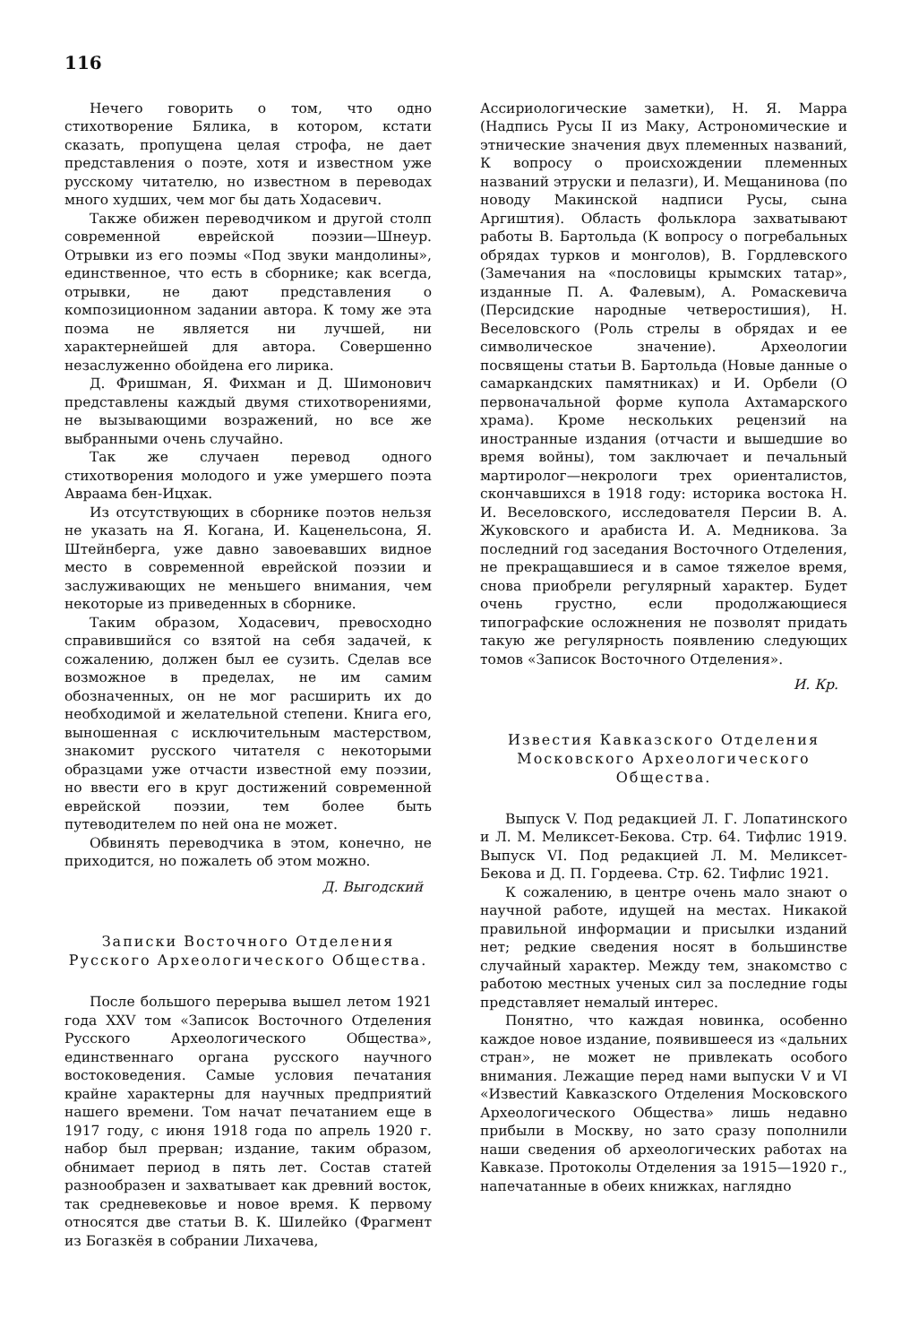116
Нечего говорить о том, что одно стихотворение Бялика, в котором, кстати сказать, пропущена целая строфа, не дает представления о поэте, хотя и известном уже русскому читателю, но известном в переводах много худших, чем мог бы дать Ходасевич.
Также обижен переводчиком и другой столп современной еврейской поэзии—Шнеур. Отрывки из его поэмы «Под звуки мандолины», единственное, что есть в сборнике; как всегда, отрывки, не дают представления о композиционном задании автора. К тому же эта поэма не является ни лучшей, ни характернейшей для автора. Совершенно незаслуженно обойдена его лирика.
Д. Фришман, Я. Фихман и Д. Шимонович представлены каждый двумя стихотворениями, не вызывающими возражений, но все же выбранными очень случайно.
Так же случаен перевод одного стихотворения молодого и уже умершего поэта Авраама бен-Ицхак.
Из отсутствующих в сборнике поэтов нельзя не указать на Я. Когана, И. Каценельсона, Я. Штейнберга, уже давно завоевавших видное место в современной еврейской поэзии и заслуживающих не меньшего внимания, чем некоторые из приведенных в сборнике.
Таким образом, Ходасевич, превосходно справившийся со взятой на себя задачей, к сожалению, должен был ее сузить. Сделав все возможное в пределах, не им самим обозначенных, он не мог расширить их до необходимой и желательной степени. Книга его, выношенная с исключительным мастерством, знакомит русского читателя с некоторыми образцами уже отчасти известной ему поэзии, но ввести его в круг достижений современной еврейской поэзии, тем более быть путеводителем по ней она не может.
Обвинять переводчика в этом, конечно, не приходится, но пожалеть об этом можно.
Д. Выгодский
Записки Восточного Отделения Русского Археологического Общества.
После большого перерыва вышел летом 1921 года XXV том «Записок Восточного Отделения Русского Археологического Общества», единственнаго органа русского научного востоковедения. Самые условия печатания крайне характерны для научных предприятий нашего времени. Том начат печатанием еще в 1917 году, с июня 1918 года по апрель 1920 г. набор был прерван; издание, таким образом, обнимает период в пять лет. Состав статей разнообразен и захватывает как древний восток, так средневековье и новое время. К первому относятся две статьи В. К. Шилейко (Фрагмент из Богазкёя в собрании Лихачева,
Ассириологические заметки), Н. Я. Марра (Надпись Русы II из Маку, Астрономические и этнические значения двух племенных названий, К вопросу о происхождении племенных названий этруски и пелазги), И. Мещанинова (по новоду Макинской надписи Русы, сына Аргиштия). Область фольклора захватывают работы В. Бартольда (К вопросу о погребальных обрядах турков и монголов), В. Гордлевского (Замечания на «пословицы крымских татар», изданные П. А. Фалевым), А. Ромаскевича (Персидские народные четверостишия), Н. Веселовского (Роль стрелы в обрядах и ее символическое значение). Археологии посвящены статьи В. Бартольда (Новые данные о самаркандских памятниках) и И. Орбели (О первоначальной форме купола Ахтамарского храма). Кроме нескольких рецензий на иностранные издания (отчасти и вышедшие во время войны), том заключает и печальный мартиролог—некрологи трех ориенталистов, скончавшихся в 1918 году: историка востока Н. И. Веселовского, исследователя Персии В. А. Жуковского и арабиста И. А. Медникова. За последний год заседания Восточного Отделения, не прекращавшиеся и в самое тяжелое время, снова приобрели регулярный характер. Будет очень грустно, если продолжающиеся типографские осложнения не позволят придать такую же регулярность появлению следующих томов «Записок Восточного Отделения».
И. Кр.
Известия Кавказского Отделения Московского Археологического Общества.
Выпуск V. Под редакцией Л. Г. Лопатинского и Л. М. Меликсет-Бекова. Стр. 64. Тифлис 1919. Выпуск VI. Под редакцией Л. М. Меликсет-Бекова и Д. П. Гордеева. Стр. 62. Тифлис 1921.
К сожалению, в центре очень мало знают о научной работе, идущей на местах. Никакой правильной информации и присылки изданий нет; редкие сведения носят в большинстве случайный характер. Между тем, знакомство с работою местных ученых сил за последние годы представляет немалый интерес.
Понятно, что каждая новинка, особенно каждое новое издание, появившееся из «дальних стран», не может не привлекать особого внимания. Лежащие перед нами выпуски V и VI «Известий Кавказского Отделения Московского Археологического Общества» лишь недавно прибыли в Москву, но зато сразу пополнили наши сведения об археологических работах на Кавказе. Протоколы Отделения за 1915—1920 г., напечатанные в обеих книжках, наглядно